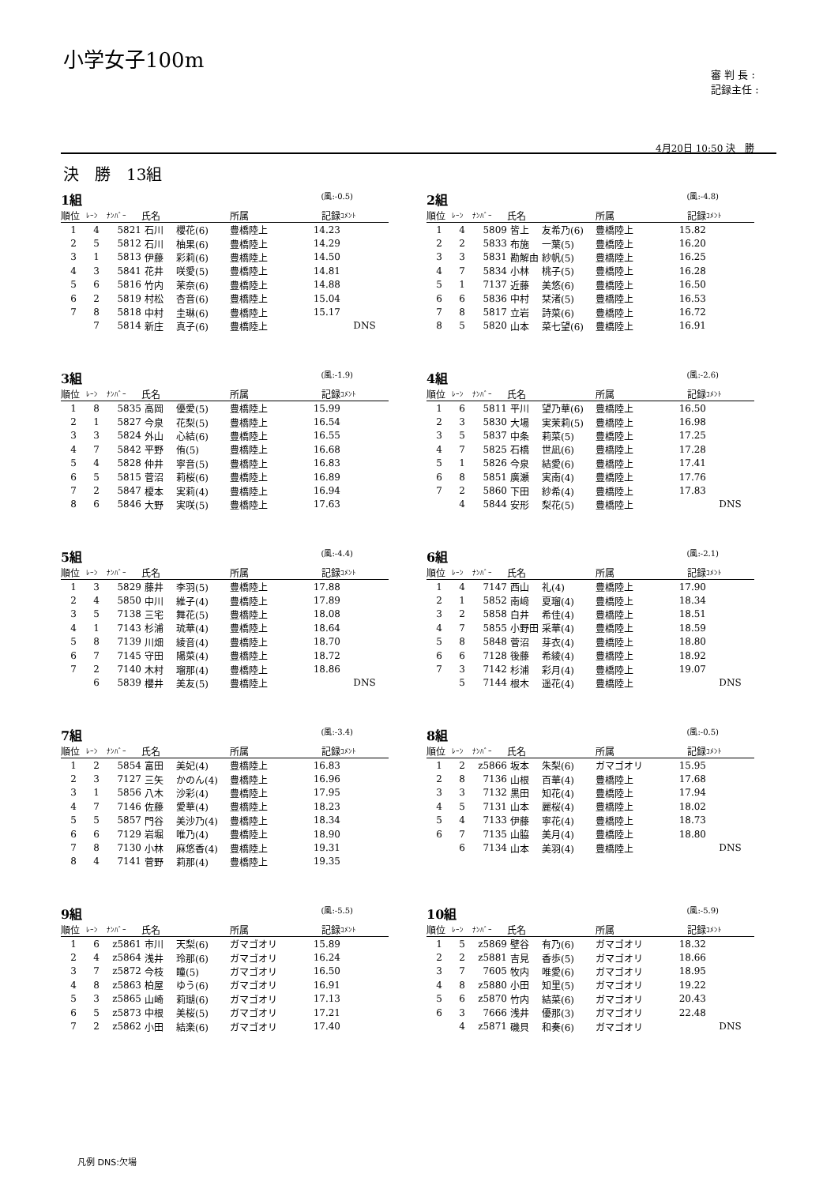小学女子100m
審 判 長 :
記録主任 :
4月20日 10:50 決　勝
決　勝　13組
1組 (風:-0.5)
| 順位 | ﾚｰﾝ | ﾅﾝﾊﾞｰ | 氏名 | | 所属 | 記録 | ｺﾒﾝﾄ |
| --- | --- | --- | --- | --- | --- | --- | --- |
| 1 | 4 | 5821 | 石川 | 櫻花(6) | 豊橋陸上 | 14.23 | |
| 2 | 5 | 5812 | 石川 | 柚果(6) | 豊橋陸上 | 14.29 | |
| 3 | 1 | 5813 | 伊藤 | 彩莉(6) | 豊橋陸上 | 14.50 | |
| 4 | 3 | 5841 | 花井 | 咲愛(5) | 豊橋陸上 | 14.81 | |
| 5 | 6 | 5816 | 竹内 | 茉奈(6) | 豊橋陸上 | 14.88 | |
| 6 | 2 | 5819 | 村松 | 杏音(6) | 豊橋陸上 | 15.04 | |
| 7 | 8 | 5818 | 中村 | 圭琳(6) | 豊橋陸上 | 15.17 | |
| | 7 | 5814 | 新庄 | 真子(6) | 豊橋陸上 | | DNS |
2組 (風:-4.8)
| 順位 | ﾚｰﾝ | ﾅﾝﾊﾞｰ | 氏名 | | 所属 | 記録 | ｺﾒﾝﾄ |
| --- | --- | --- | --- | --- | --- | --- | --- |
| 1 | 4 | 5809 | 皆上 | 友希乃(6) | 豊橋陸上 | 15.82 | |
| 2 | 2 | 5833 | 布施 | 一葉(5) | 豊橋陸上 | 16.20 | |
| 3 | 3 | 5831 | 勘解由 | 紗帆(5) | 豊橋陸上 | 16.25 | |
| 4 | 7 | 5834 | 小林 | 桃子(5) | 豊橋陸上 | 16.28 | |
| 5 | 1 | 7137 | 近藤 | 美悠(6) | 豊橋陸上 | 16.50 | |
| 6 | 6 | 5836 | 中村 | 栞渚(5) | 豊橋陸上 | 16.53 | |
| 7 | 8 | 5817 | 立岩 | 詩菜(6) | 豊橋陸上 | 16.72 | |
| 8 | 5 | 5820 | 山本 | 菜七望(6) | 豊橋陸上 | 16.91 | |
3組 (風:-1.9)
| 順位 | ﾚｰﾝ | ﾅﾝﾊﾞｰ | 氏名 | | 所属 | 記録 | ｺﾒﾝﾄ |
| --- | --- | --- | --- | --- | --- | --- | --- |
| 1 | 8 | 5835 | 高岡 | 優愛(5) | 豊橋陸上 | 15.99 | |
| 2 | 1 | 5827 | 今泉 | 花梨(5) | 豊橋陸上 | 16.54 | |
| 3 | 3 | 5824 | 外山 | 心結(6) | 豊橋陸上 | 16.55 | |
| 4 | 7 | 5842 | 平野 | 侑(5) | 豊橋陸上 | 16.68 | |
| 5 | 4 | 5828 | 仲井 | 寧音(5) | 豊橋陸上 | 16.83 | |
| 6 | 5 | 5815 | 菅沼 | 莉桜(6) | 豊橋陸上 | 16.89 | |
| 7 | 2 | 5847 | 榎本 | 実莉(4) | 豊橋陸上 | 16.94 | |
| 8 | 6 | 5846 | 大野 | 実咲(5) | 豊橋陸上 | 17.63 | |
4組 (風:-2.6)
| 順位 | ﾚｰﾝ | ﾅﾝﾊﾞｰ | 氏名 | | 所属 | 記録 | ｺﾒﾝﾄ |
| --- | --- | --- | --- | --- | --- | --- | --- |
| 1 | 6 | 5811 | 平川 | 望乃華(6) | 豊橋陸上 | 16.50 | |
| 2 | 3 | 5830 | 大場 | 実茉莉(5) | 豊橋陸上 | 16.98 | |
| 3 | 5 | 5837 | 中条 | 莉菜(5) | 豊橋陸上 | 17.25 | |
| 4 | 7 | 5825 | 石橋 | 世凪(6) | 豊橋陸上 | 17.28 | |
| 5 | 1 | 5826 | 今泉 | 結愛(6) | 豊橋陸上 | 17.41 | |
| 6 | 8 | 5851 | 廣瀬 | 実南(4) | 豊橋陸上 | 17.76 | |
| 7 | 2 | 5860 | 下田 | 紗希(4) | 豊橋陸上 | 17.83 | |
| | 4 | 5844 | 安形 | 梨花(5) | 豊橋陸上 | | DNS |
5組 (風:-4.4)
| 順位 | ﾚｰﾝ | ﾅﾝﾊﾞｰ | 氏名 | | 所属 | 記録 | ｺﾒﾝﾄ |
| --- | --- | --- | --- | --- | --- | --- | --- |
| 1 | 3 | 5829 | 藤井 | 李羽(5) | 豊橋陸上 | 17.88 | |
| 2 | 4 | 5850 | 中川 | 維子(4) | 豊橋陸上 | 17.89 | |
| 3 | 5 | 7138 | 三宅 | 舞花(5) | 豊橋陸上 | 18.08 | |
| 4 | 1 | 7143 | 杉浦 | 琉華(4) | 豊橋陸上 | 18.64 | |
| 5 | 8 | 7139 | 川畑 | 綾音(4) | 豊橋陸上 | 18.70 | |
| 6 | 7 | 7145 | 守田 | 陽菜(4) | 豊橋陸上 | 18.72 | |
| 7 | 2 | 7140 | 木村 | 瑠那(4) | 豊橋陸上 | 18.86 | |
| | 6 | 5839 | 櫻井 | 美友(5) | 豊橋陸上 | | DNS |
6組 (風:-2.1)
| 順位 | ﾚｰﾝ | ﾅﾝﾊﾞｰ | 氏名 | | 所属 | 記録 | ｺﾒﾝﾄ |
| --- | --- | --- | --- | --- | --- | --- | --- |
| 1 | 4 | 7147 | 西山 | 礼(4) | 豊橋陸上 | 17.90 | |
| 2 | 1 | 5852 | 南﨑 | 夏瑠(4) | 豊橋陸上 | 18.34 | |
| 3 | 2 | 5858 | 白井 | 希佳(4) | 豊橋陸上 | 18.51 | |
| 4 | 7 | 5855 | 小野田 | 采華(4) | 豊橋陸上 | 18.59 | |
| 5 | 8 | 5848 | 菅沼 | 芽衣(4) | 豊橋陸上 | 18.80 | |
| 6 | 6 | 7128 | 後藤 | 希綾(4) | 豊橋陸上 | 18.92 | |
| 7 | 3 | 7142 | 杉浦 | 彩月(4) | 豊橋陸上 | 19.07 | |
| | 5 | 7144 | 根木 | 遥花(4) | 豊橋陸上 | | DNS |
7組 (風:-3.4)
| 順位 | ﾚｰﾝ | ﾅﾝﾊﾞｰ | 氏名 | | 所属 | 記録 | ｺﾒﾝﾄ |
| --- | --- | --- | --- | --- | --- | --- | --- |
| 1 | 2 | 5854 | 富田 | 美妃(4) | 豊橋陸上 | 16.83 | |
| 2 | 3 | 7127 | 三矢 | かのん(4) | 豊橋陸上 | 16.96 | |
| 3 | 1 | 5856 | 八木 | 沙彩(4) | 豊橋陸上 | 17.95 | |
| 4 | 7 | 7146 | 佐藤 | 愛華(4) | 豊橋陸上 | 18.23 | |
| 5 | 5 | 5857 | 門谷 | 美沙乃(4) | 豊橋陸上 | 18.34 | |
| 6 | 6 | 7129 | 岩堀 | 唯乃(4) | 豊橋陸上 | 18.90 | |
| 7 | 8 | 7130 | 小林 | 麻悠香(4) | 豊橋陸上 | 19.31 | |
| 8 | 4 | 7141 | 菅野 | 莉那(4) | 豊橋陸上 | 19.35 | |
8組 (風:-0.5)
| 順位 | ﾚｰﾝ | ﾅﾝﾊﾞｰ | 氏名 | | 所属 | 記録 | ｺﾒﾝﾄ |
| --- | --- | --- | --- | --- | --- | --- | --- |
| 1 | 2 | z5866 | 坂本 | 朱梨(6) | ガマゴオリ | 15.95 | |
| 2 | 8 | 7136 | 山根 | 百華(4) | 豊橋陸上 | 17.68 | |
| 3 | 3 | 7132 | 黒田 | 知花(4) | 豊橋陸上 | 17.94 | |
| 4 | 5 | 7131 | 山本 | 麗桜(4) | 豊橋陸上 | 18.02 | |
| 5 | 4 | 7133 | 伊藤 | 寧花(4) | 豊橋陸上 | 18.73 | |
| 6 | 7 | 7135 | 山脇 | 美月(4) | 豊橋陸上 | 18.80 | |
| | 6 | 7134 | 山本 | 美羽(4) | 豊橋陸上 | | DNS |
9組 (風:-5.5)
| 順位 | ﾚｰﾝ | ﾅﾝﾊﾞｰ | 氏名 | | 所属 | 記録 | ｺﾒﾝﾄ |
| --- | --- | --- | --- | --- | --- | --- | --- |
| 1 | 6 | z5861 | 市川 | 天梨(6) | ガマゴオリ | 15.89 | |
| 2 | 4 | z5864 | 浅井 | 玲那(6) | ガマゴオリ | 16.24 | |
| 3 | 7 | z5872 | 今枝 | 瞳(5) | ガマゴオリ | 16.50 | |
| 4 | 8 | z5863 | 柏屋 | ゆう(6) | ガマゴオリ | 16.91 | |
| 5 | 3 | z5865 | 山崎 | 莉瑚(6) | ガマゴオリ | 17.13 | |
| 6 | 5 | z5873 | 中根 | 美桜(5) | ガマゴオリ | 17.21 | |
| 7 | 2 | z5862 | 小田 | 結楽(6) | ガマゴオリ | 17.40 | |
10組 (風:-5.9)
| 順位 | ﾚｰﾝ | ﾅﾝﾊﾞｰ | 氏名 | | 所属 | 記録 | ｺﾒﾝﾄ |
| --- | --- | --- | --- | --- | --- | --- | --- |
| 1 | 5 | z5869 | 壁谷 | 有乃(6) | ガマゴオリ | 18.32 | |
| 2 | 2 | z5881 | 吉見 | 香歩(5) | ガマゴオリ | 18.66 | |
| 3 | 7 | 7605 | 牧内 | 唯愛(6) | ガマゴオリ | 18.95 | |
| 4 | 8 | z5880 | 小田 | 知里(5) | ガマゴオリ | 19.22 | |
| 5 | 6 | z5870 | 竹内 | 結菜(6) | ガマゴオリ | 20.43 | |
| 6 | 3 | 7666 | 浅井 | 優那(3) | ガマゴオリ | 22.48 | |
| | 4 | z5871 | 磯貝 | 和奏(6) | ガマゴオリ | | DNS |
凡例 DNS:欠場